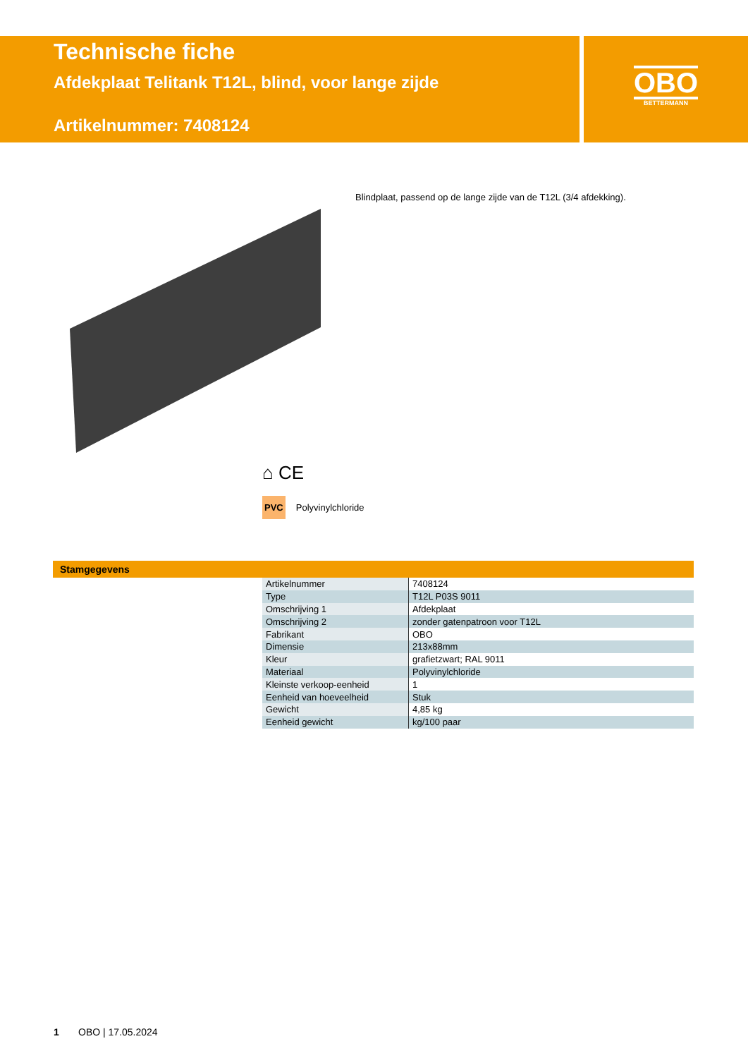Technische fiche
Afdekplaat Telitank T12L, blind, voor lange zijde
Artikelnummer: 7408124
OBO
BETTERMANN
Blindplaat, passend op de lange zijde van de T12L (3/4 afdekking).
⌂ CE
PVC Polyvinylchloride
Stamgegevens
| Artikelnummer | 7408124 |
| Type | T12L P03S 9011 |
| Omschrijving 1 | Afdekplaat |
| Omschrijving 2 | zonder gatenpatroon voor T12L |
| Fabrikant | OBO |
| Dimensie | 213x88mm |
| Kleur | grafietzwart; RAL 9011 |
| Materiaal | Polyvinylchloride |
| Kleinste verkoop-eenheid | 1 |
| Eenheid van hoeveelheid | Stuk |
| Gewicht | 4,85 kg |
| Eenheid gewicht | kg/100 paar |
1 OBO | 17.05.2024